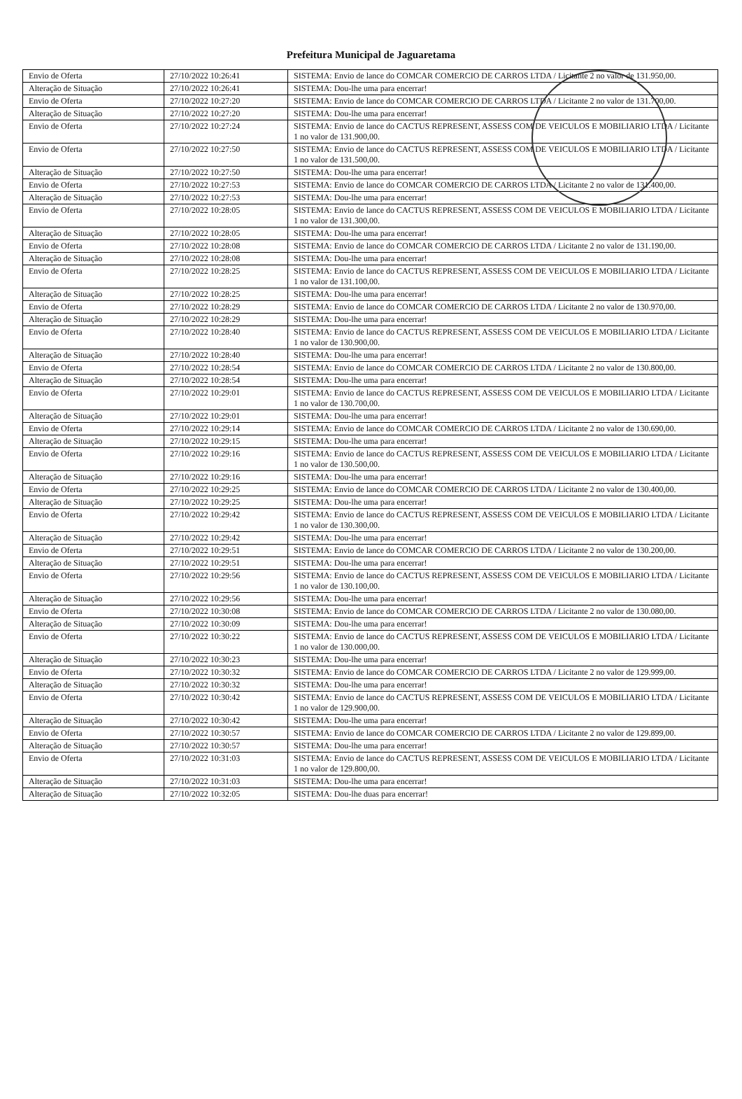Prefeitura Municipal de Jaguaretama
| Envio de Oferta | 27/10/2022 10:26:41 | SISTEMA: Envio de lance do COMCAR COMERCIO DE CARROS LTDA / Licitante 2 no valor de 131.950,00. |
| Alteração de Situação | 27/10/2022 10:26:41 | SISTEMA: Dou-lhe uma para encerrar! |
| Envio de Oferta | 27/10/2022 10:27:20 | SISTEMA: Envio de lance do COMCAR COMERCIO DE CARROS LTDA / Licitante 2 no valor de 131.700,00. |
| Alteração de Situação | 27/10/2022 10:27:20 | SISTEMA: Dou-lhe uma para encerrar! |
| Envio de Oferta | 27/10/2022 10:27:24 | SISTEMA: Envio de lance do CACTUS REPRESENT, ASSESS COM DE VEICULOS E MOBILIARIO LTDA / Licitante 1 no valor de 131.900,00. |
| Envio de Oferta | 27/10/2022 10:27:50 | SISTEMA: Envio de lance do CACTUS REPRESENT, ASSESS COM DE VEICULOS E MOBILIARIO LTDA / Licitante 1 no valor de 131.500,00. |
| Alteração de Situação | 27/10/2022 10:27:50 | SISTEMA: Dou-lhe uma para encerrar! |
| Envio de Oferta | 27/10/2022 10:27:53 | SISTEMA: Envio de lance do COMCAR COMERCIO DE CARROS LTDA / Licitante 2 no valor de 131.400,00. |
| Alteração de Situação | 27/10/2022 10:27:53 | SISTEMA: Dou-lhe uma para encerrar! |
| Envio de Oferta | 27/10/2022 10:28:05 | SISTEMA: Envio de lance do CACTUS REPRESENT, ASSESS COM DE VEICULOS E MOBILIARIO LTDA / Licitante 1 no valor de 131.300,00. |
| Alteração de Situação | 27/10/2022 10:28:05 | SISTEMA: Dou-lhe uma para encerrar! |
| Envio de Oferta | 27/10/2022 10:28:08 | SISTEMA: Envio de lance do COMCAR COMERCIO DE CARROS LTDA / Licitante 2 no valor de 131.190,00. |
| Alteração de Situação | 27/10/2022 10:28:08 | SISTEMA: Dou-lhe uma para encerrar! |
| Envio de Oferta | 27/10/2022 10:28:25 | SISTEMA: Envio de lance do CACTUS REPRESENT, ASSESS COM DE VEICULOS E MOBILIARIO LTDA / Licitante 1 no valor de 131.100,00. |
| Alteração de Situação | 27/10/2022 10:28:25 | SISTEMA: Dou-lhe uma para encerrar! |
| Envio de Oferta | 27/10/2022 10:28:29 | SISTEMA: Envio de lance do COMCAR COMERCIO DE CARROS LTDA / Licitante 2 no valor de 130.970,00. |
| Alteração de Situação | 27/10/2022 10:28:29 | SISTEMA: Dou-lhe uma para encerrar! |
| Envio de Oferta | 27/10/2022 10:28:40 | SISTEMA: Envio de lance do CACTUS REPRESENT, ASSESS COM DE VEICULOS E MOBILIARIO LTDA / Licitante 1 no valor de 130.900,00. |
| Alteração de Situação | 27/10/2022 10:28:40 | SISTEMA: Dou-lhe uma para encerrar! |
| Envio de Oferta | 27/10/2022 10:28:54 | SISTEMA: Envio de lance do COMCAR COMERCIO DE CARROS LTDA / Licitante 2 no valor de 130.800,00. |
| Alteração de Situação | 27/10/2022 10:28:54 | SISTEMA: Dou-lhe uma para encerrar! |
| Envio de Oferta | 27/10/2022 10:29:01 | SISTEMA: Envio de lance do CACTUS REPRESENT, ASSESS COM DE VEICULOS E MOBILIARIO LTDA / Licitante 1 no valor de 130.700,00. |
| Alteração de Situação | 27/10/2022 10:29:01 | SISTEMA: Dou-lhe uma para encerrar! |
| Envio de Oferta | 27/10/2022 10:29:14 | SISTEMA: Envio de lance do COMCAR COMERCIO DE CARROS LTDA / Licitante 2 no valor de 130.690,00. |
| Alteração de Situação | 27/10/2022 10:29:15 | SISTEMA: Dou-lhe uma para encerrar! |
| Envio de Oferta | 27/10/2022 10:29:16 | SISTEMA: Envio de lance do CACTUS REPRESENT, ASSESS COM DE VEICULOS E MOBILIARIO LTDA / Licitante 1 no valor de 130.500,00. |
| Alteração de Situação | 27/10/2022 10:29:16 | SISTEMA: Dou-lhe uma para encerrar! |
| Envio de Oferta | 27/10/2022 10:29:25 | SISTEMA: Envio de lance do COMCAR COMERCIO DE CARROS LTDA / Licitante 2 no valor de 130.400,00. |
| Alteração de Situação | 27/10/2022 10:29:25 | SISTEMA: Dou-lhe uma para encerrar! |
| Envio de Oferta | 27/10/2022 10:29:42 | SISTEMA: Envio de lance do CACTUS REPRESENT, ASSESS COM DE VEICULOS E MOBILIARIO LTDA / Licitante 1 no valor de 130.300,00. |
| Alteração de Situação | 27/10/2022 10:29:42 | SISTEMA: Dou-lhe uma para encerrar! |
| Envio de Oferta | 27/10/2022 10:29:51 | SISTEMA: Envio de lance do COMCAR COMERCIO DE CARROS LTDA / Licitante 2 no valor de 130.200,00. |
| Alteração de Situação | 27/10/2022 10:29:51 | SISTEMA: Dou-lhe uma para encerrar! |
| Envio de Oferta | 27/10/2022 10:29:56 | SISTEMA: Envio de lance do CACTUS REPRESENT, ASSESS COM DE VEICULOS E MOBILIARIO LTDA / Licitante 1 no valor de 130.100,00. |
| Alteração de Situação | 27/10/2022 10:29:56 | SISTEMA: Dou-lhe uma para encerrar! |
| Envio de Oferta | 27/10/2022 10:30:08 | SISTEMA: Envio de lance do COMCAR COMERCIO DE CARROS LTDA / Licitante 2 no valor de 130.080,00. |
| Alteração de Situação | 27/10/2022 10:30:09 | SISTEMA: Dou-lhe uma para encerrar! |
| Envio de Oferta | 27/10/2022 10:30:22 | SISTEMA: Envio de lance do CACTUS REPRESENT, ASSESS COM DE VEICULOS E MOBILIARIO LTDA / Licitante 1 no valor de 130.000,00. |
| Alteração de Situação | 27/10/2022 10:30:23 | SISTEMA: Dou-lhe uma para encerrar! |
| Envio de Oferta | 27/10/2022 10:30:32 | SISTEMA: Envio de lance do COMCAR COMERCIO DE CARROS LTDA / Licitante 2 no valor de 129.999,00. |
| Alteração de Situação | 27/10/2022 10:30:32 | SISTEMA: Dou-lhe uma para encerrar! |
| Envio de Oferta | 27/10/2022 10:30:42 | SISTEMA: Envio de lance do CACTUS REPRESENT, ASSESS COM DE VEICULOS E MOBILIARIO LTDA / Licitante 1 no valor de 129.900,00. |
| Alteração de Situação | 27/10/2022 10:30:42 | SISTEMA: Dou-lhe uma para encerrar! |
| Envio de Oferta | 27/10/2022 10:30:57 | SISTEMA: Envio de lance do COMCAR COMERCIO DE CARROS LTDA / Licitante 2 no valor de 129.899,00. |
| Alteração de Situação | 27/10/2022 10:30:57 | SISTEMA: Dou-lhe uma para encerrar! |
| Envio de Oferta | 27/10/2022 10:31:03 | SISTEMA: Envio de lance do CACTUS REPRESENT, ASSESS COM DE VEICULOS E MOBILIARIO LTDA / Licitante 1 no valor de 129.800,00. |
| Alteração de Situação | 27/10/2022 10:31:03 | SISTEMA: Dou-lhe uma para encerrar! |
| Alteração de Situação | 27/10/2022 10:32:05 | SISTEMA: Dou-lhe duas para encerrar! |